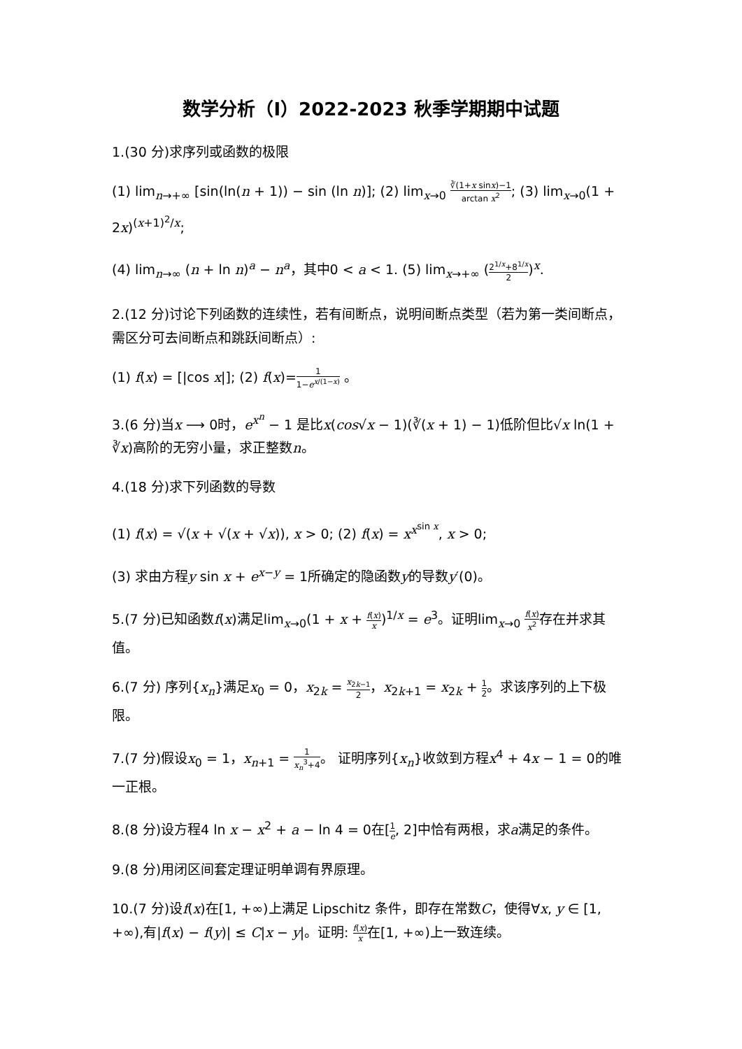数学分析（I）2022-2023 秋季学期期中试题
1.(30 分)求序列或函数的极限
(1) lim<sub>n→+∞</sub> [sin(ln(n + 1)) − sin (ln n)]; (2) lim<sub>x→0</sub> ∛(1+x sinx)−1 arctan x<sup>2</sup>; (3) lim<sub>x→0</sub>(1 + 2x)<sup>(x+1)<sup>2</sup>/x</sup>;
(4) lim<sub>n→∞</sub> (n + ln n)<sup>a</sup> − n<sup>a</sup>，其中0 < a < 1. (5) lim<sub>x→+∞</sub> (2<sup>1/x</sup>+8<sup>1/x</sup> 2)<sup>x</sup>.
2.(12 分)讨论下列函数的连续性，若有间断点，说明间断点类型（若为第一类间断点，需区分可去间断点和跳跃间断点）:
(1) f(x) = [|cos x|]; (2) f(x)=1 1−e<sup>x/(1−x)</sup> 。
3.(6 分)当x ⟶ 0时，e<sup>x<sup>n</sup></sup> − 1 是比x(cos√x − 1)(∛(x + 1) − 1)低阶但比√x ln(1 + ∛x)高阶的无穷小量，求正整数n。
4.(18 分)求下列函数的导数
(1) f(x) = √(x + √(x + √x)), x > 0; (2) f(x) = x<sup>x<sup>sin x</sup></sup>, x > 0;
(3) 求由方程y sin x + e<sup>x−y</sup> = 1所确定的隐函数y的导数y′(0)。
5.(7 分)已知函数f(x)满足lim<sub>x→0</sub>(1 + x + f(x) x)<sup>1/x</sup> = e<sup>3</sup>。证明lim<sub>x→0</sub> f(x) x<sup>2</sup>存在并求其值。
6.(7 分) 序列{x<sub>n</sub>}满足x<sub>0</sub> = 0，x<sub>2k</sub> = x<sub>2k−1</sub> 2，x<sub>2k+1</sub> = x<sub>2k</sub> + 1 2。求该序列的上下极限。
7.(7 分)假设x<sub>0</sub> = 1，x<sub>n+1</sub> = 1 x<sub>n</sub><sup>3</sup>+4。 证明序列{x<sub>n</sub>}收敛到方程x<sup>4</sup> + 4x − 1 = 0的唯一正根。
8.(8 分)设方程4 ln x − x<sup>2</sup> + a − ln 4 = 0在[1 e, 2]中恰有两根，求a满足的条件。
9.(8 分)用闭区间套定理证明单调有界原理。
10.(7 分)设f(x)在[1, +∞)上满足 Lipschitz 条件，即存在常数C，使得∀x, y ∈ [1, +∞),有|f(x) − f(y)| ≤ C|x − y|。证明: f(x) x在[1, +∞)上一致连续。